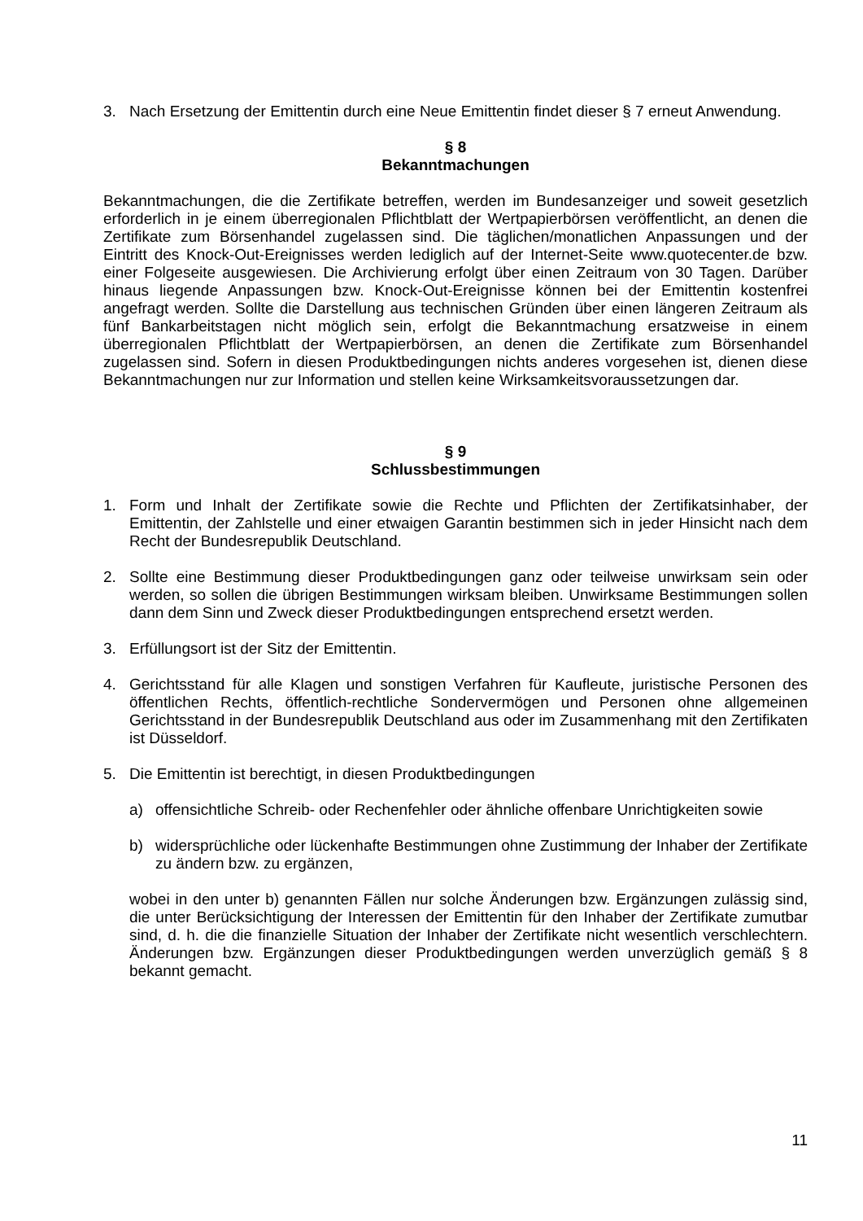3. Nach Ersetzung der Emittentin durch eine Neue Emittentin findet dieser § 7 erneut Anwendung.
§ 8
Bekanntmachungen
Bekanntmachungen, die die Zertifikate betreffen, werden im Bundesanzeiger und soweit gesetzlich erforderlich in je einem überregionalen Pflichtblatt der Wertpapierbörsen veröffentlicht, an denen die Zertifikate zum Börsenhandel zugelassen sind. Die täglichen/monatlichen Anpassungen und der Eintritt des Knock-Out-Ereignisses werden lediglich auf der Internet-Seite www.quotecenter.de bzw. einer Folgeseite ausgewiesen. Die Archivierung erfolgt über einen Zeitraum von 30 Tagen. Darüber hinaus liegende Anpassungen bzw. Knock-Out-Ereignisse können bei der Emittentin kostenfrei angefragt werden. Sollte die Darstellung aus technischen Gründen über einen längeren Zeitraum als fünf Bankarbeitstagen nicht möglich sein, erfolgt die Bekanntmachung ersatzweise in einem überregionalen Pflichtblatt der Wertpapierbörsen, an denen die Zertifikate zum Börsenhandel zugelassen sind. Sofern in diesen Produktbedingungen nichts anderes vorgesehen ist, dienen diese Bekanntmachungen nur zur Information und stellen keine Wirksamkeitsvoraussetzungen dar.
§ 9
Schlussbestimmungen
1. Form und Inhalt der Zertifikate sowie die Rechte und Pflichten der Zertifikatsinhaber, der Emittentin, der Zahlstelle und einer etwaigen Garantin bestimmen sich in jeder Hinsicht nach dem Recht der Bundesrepublik Deutschland.
2. Sollte eine Bestimmung dieser Produktbedingungen ganz oder teilweise unwirksam sein oder werden, so sollen die übrigen Bestimmungen wirksam bleiben. Unwirksame Bestimmungen sollen dann dem Sinn und Zweck dieser Produktbedingungen entsprechend ersetzt werden.
3. Erfüllungsort ist der Sitz der Emittentin.
4. Gerichtsstand für alle Klagen und sonstigen Verfahren für Kaufleute, juristische Personen des öffentlichen Rechts, öffentlich-rechtliche Sondervermögen und Personen ohne allgemeinen Gerichtsstand in der Bundesrepublik Deutschland aus oder im Zusammenhang mit den Zertifikaten ist Düsseldorf.
5. Die Emittentin ist berechtigt, in diesen Produktbedingungen
a) offensichtliche Schreib- oder Rechenfehler oder ähnliche offenbare Unrichtigkeiten sowie
b) widersprüchliche oder lückenhafte Bestimmungen ohne Zustimmung der Inhaber der Zertifikate zu ändern bzw. zu ergänzen,
wobei in den unter b) genannten Fällen nur solche Änderungen bzw. Ergänzungen zulässig sind, die unter Berücksichtigung der Interessen der Emittentin für den Inhaber der Zertifikate zumutbar sind, d. h. die die finanzielle Situation der Inhaber der Zertifikate nicht wesentlich verschlechtern. Änderungen bzw. Ergänzungen dieser Produktbedingungen werden unverzüglich gemäß § 8 bekannt gemacht.
11